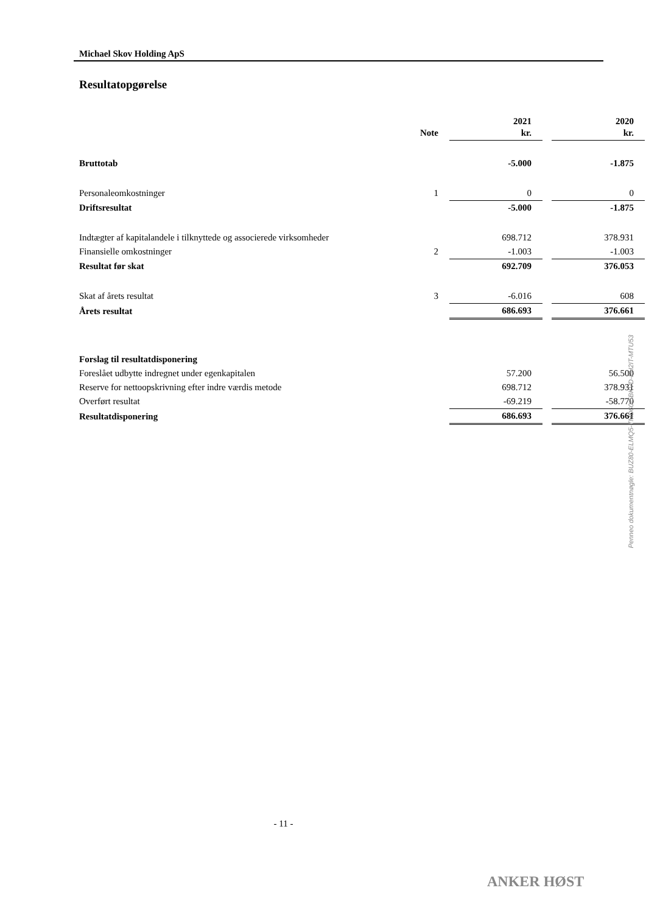Michael Skov Holding ApS
Resultatopgørelse
| | Note | 2021 kr. | | 2020 kr. |
| Bruttotab | | -5.000 | | -1.875 |
| Personaleomkostninger | 1 | 0 | | 0 |
| Driftsresultat | | -5.000 | | -1.875 |
| Indtægter af kapitalandele i tilknyttede og associerede virksomheder | | 698.712 | | 378.931 |
| Finansielle omkostninger | 2 | -1.003 | | -1.003 |
| Resultat før skat | | 692.709 | | 376.053 |
| Skat af årets resultat | 3 | -6.016 | | 608 |
| Årets resultat | | 686.693 | | 376.661 |
| Forslag til resultatdisponering | | | | |
| Foreslået udbytte indregnet under egenkapitalen | | 57.200 | | 56.500 |
| Reserve for nettoopskrivning efter indre værdis metode | | 698.712 | | 378.931 |
| Overført resultat | | -69.219 | | -58.770 |
| Resultatdisponering | | 686.693 | | 376.661 |
- 11 -
ANKER HØST
Penneo dokumentnøgle: BUZ80-ELMQ5-TMD60-5BKVD-FH2IT-MTU53